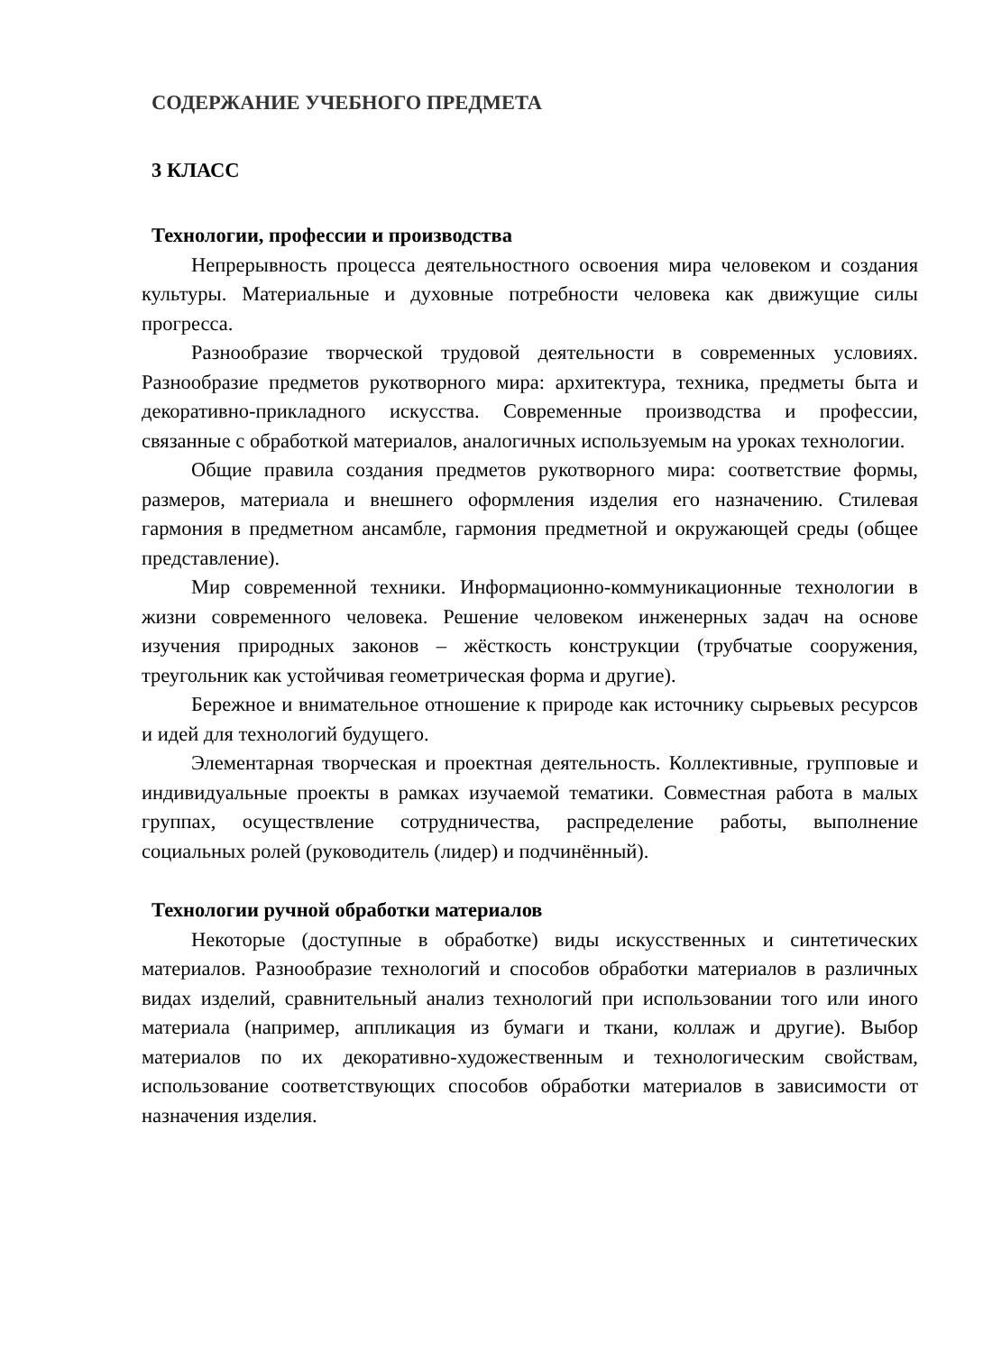СОДЕРЖАНИЕ УЧЕБНОГО ПРЕДМЕТА
3 КЛАСС
Технологии, профессии и производства
Непрерывность процесса деятельностного освоения мира человеком и создания культуры. Материальные и духовные потребности человека как движущие силы прогресса.
Разнообразие творческой трудовой деятельности в современных условиях. Разнообразие предметов рукотворного мира: архитектура, техника, предметы быта и декоративно-прикладного искусства. Современные производства и профессии, связанные с обработкой материалов, аналогичных используемым на уроках технологии.
Общие правила создания предметов рукотворного мира: соответствие формы, размеров, материала и внешнего оформления изделия его назначению. Стилевая гармония в предметном ансамбле, гармония предметной и окружающей среды (общее представление).
Мир современной техники. Информационно-коммуникационные технологии в жизни современного человека. Решение человеком инженерных задач на основе изучения природных законов – жёсткость конструкции (трубчатые сооружения, треугольник как устойчивая геометрическая форма и другие).
Бережное и внимательное отношение к природе как источнику сырьевых ресурсов и идей для технологий будущего.
Элементарная творческая и проектная деятельность. Коллективные, групповые и индивидуальные проекты в рамках изучаемой тематики. Совместная работа в малых группах, осуществление сотрудничества, распределение работы, выполнение социальных ролей (руководитель (лидер) и подчинённый).
Технологии ручной обработки материалов
Некоторые (доступные в обработке) виды искусственных и синтетических материалов. Разнообразие технологий и способов обработки материалов в различных видах изделий, сравнительный анализ технологий при использовании того или иного материала (например, аппликация из бумаги и ткани, коллаж и другие). Выбор материалов по их декоративно-художественным и технологическим свойствам, использование соответствующих способов обработки материалов в зависимости от назначения изделия.